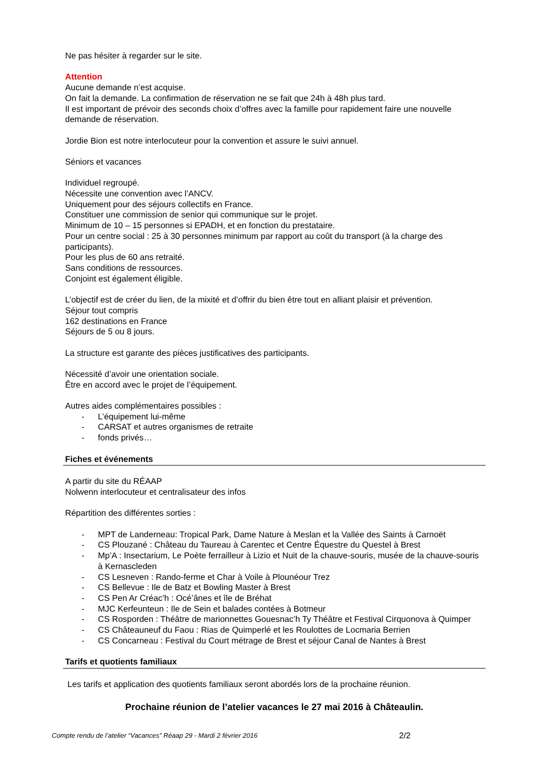Ne pas hésiter à regarder sur le site.
Attention
Aucune demande n’est acquise.
On fait la demande. La confirmation de réservation ne se fait que 24h à 48h plus tard.
Il est important de prévoir des seconds choix d’offres avec la famille pour rapidement faire une nouvelle demande de réservation.
Jordie Bion est notre interlocuteur pour la convention et assure le suivi annuel.
Séniors et vacances
Individuel regroupé.
Nécessite une convention avec l’ANCV.
Uniquement pour des séjours collectifs en France.
Constituer une commission de senior qui communique sur le projet.
Minimum de 10 – 15 personnes si EPADH, et en fonction du prestataire.
Pour un centre social : 25 à 30 personnes minimum par rapport au coût du transport (à la charge des participants).
Pour les plus de 60 ans retraité.
Sans conditions de ressources.
Conjoint est également éligible.
L’objectif est de créer du lien, de la mixité et d’offrir du bien être tout en alliant plaisir et prévention.
Séjour tout compris
162 destinations en France
Séjours de 5 ou 8 jours.
La structure est garante des pièces justificatives des participants.
Nécessité d’avoir une orientation sociale.
Être en accord avec le projet de l’équipement.
Autres aides complémentaires possibles :
- L’équipement lui-même
- CARSAT et autres organismes de retraite
- fonds privés…
Fiches et événements
A partir du site du RÉAAP
Nolwenn interlocuteur et centralisateur des infos
Répartition des différentes sorties :
- MPT de Landerneau: Tropical Park, Dame Nature à Meslan et la Vallée des Saints à Carnoët
- CS Plouzané : Château du Taureau à Carentec et Centre Équestre du Questel à Brest
- Mp’A : Insectarium, Le Poète ferrailleur à Lizio et Nuit de la chauve-souris, musée de la chauve-souris à Kernascleden
- CS Lesneven : Rando-ferme et Char à Voile à Plounéour Trez
- CS Bellevue : Ile de Batz et Bowling Master à Brest
- CS Pen Ar Créac’h : Océ’ânes et île de Bréhat
- MJC Kerfeunteun : Ile de Sein et balades contées à Botmeur
- CS Rosporden : Théâtre de marionnettes Gouesnac’h Ty Théâtre et Festival Cirquonova à Quimper
- CS Châteauneuf du Faou : Rias de Quimperlé et les Roulottes de Locmaria Berrien
- CS Concarneau : Festival du Court métrage de Brest et séjour Canal de Nantes à Brest
Tarifs et quotients familiaux
Les tarifs et application des quotients familiaux seront abordés lors de la prochaine réunion.
Prochaine réunion de l’atelier vacances le 27 mai 2016 à Châteaulin.
Compte rendu de l’atelier “Vacances” Réaap 29 - Mardi 2 février 2016 2/2